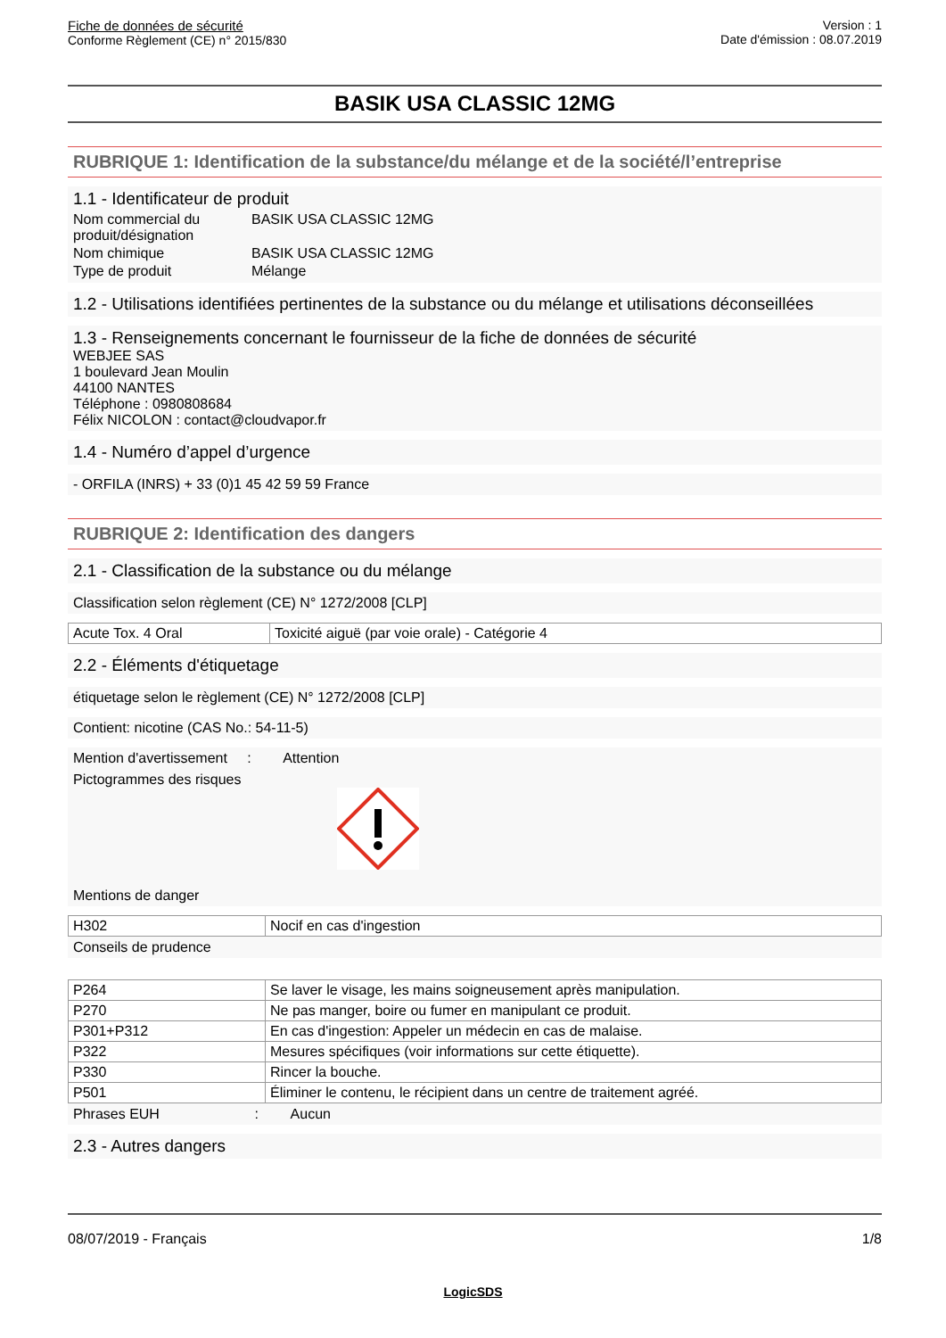Fiche de données de sécurité
Conforme Règlement (CE) n° 2015/830
Version : 1
Date d'émission : 08.07.2019
BASIK USA CLASSIC 12MG
RUBRIQUE 1: Identification de la substance/du mélange et de la société/l’entreprise
1.1 - Identificateur de produit
| Nom commercial du produit/désignation | BASIK USA CLASSIC 12MG |
| Nom chimique | BASIK USA CLASSIC 12MG |
| Type de produit | Mélange |
1.2 - Utilisations identifiées pertinentes de la substance ou du mélange et utilisations déconseillées
1.3 - Renseignements concernant le fournisseur de la fiche de données de sécurité
WEBJEE SAS
1 boulevard Jean Moulin
44100 NANTES
Téléphone : 0980808684
Félix NICOLON : contact@cloudvapor.fr
1.4 - Numéro d’appel d’urgence
- ORFILA (INRS) + 33 (0)1 45 42 59 59 France
RUBRIQUE 2: Identification des dangers
2.1 - Classification de la substance ou du mélange
Classification selon règlement (CE) N° 1272/2008 [CLP]
| Acute Tox. 4 Oral | Toxicité aiguë (par voie orale) - Catégorie 4 |
2.2 - Éléments d'étiquetage
étiquetage selon le règlement (CE) N° 1272/2008 [CLP]
Contient: nicotine (CAS No.: 54-11-5)
Mention d'avertissement : Attention
Pictogrammes des risques
Mentions de danger
| H302 | Nocif en cas d'ingestion |
Conseils de prudence
| P264 | Se laver le visage, les mains soigneusement après manipulation. |
| P270 | Ne pas manger, boire ou fumer en manipulant ce produit. |
| P301+P312 | En cas d'ingestion: Appeler un médecin en cas de malaise. |
| P322 | Mesures spécifiques (voir informations sur cette étiquette). |
| P330 | Rincer la bouche. |
| P501 | Éliminer le contenu, le récipient dans un centre de traitement agréé. |
Phrases EUH : Aucun
2.3 - Autres dangers
08/07/2019 - Français 1/8
LogicSDS